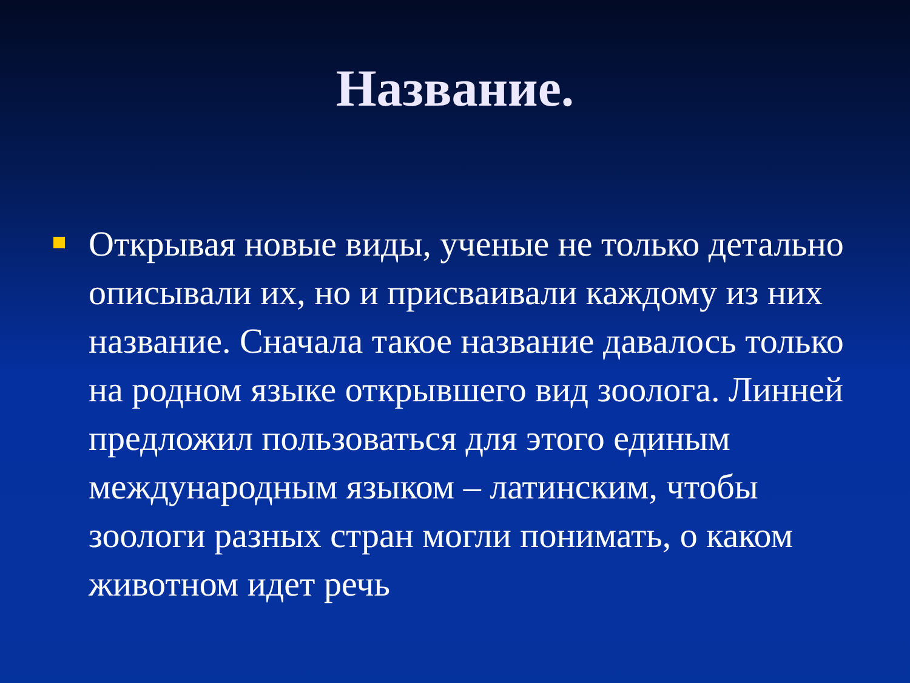Название.
Открывая новые виды, ученые не только детально описывали их, но и присваивали каждому из них название. Сначала такое название давалось только на родном языке открывшего вид зоолога. Линней предложил пользоваться для этого единым международным языком – латинским, чтобы зоологи разных стран могли понимать, о каком животном идет речь